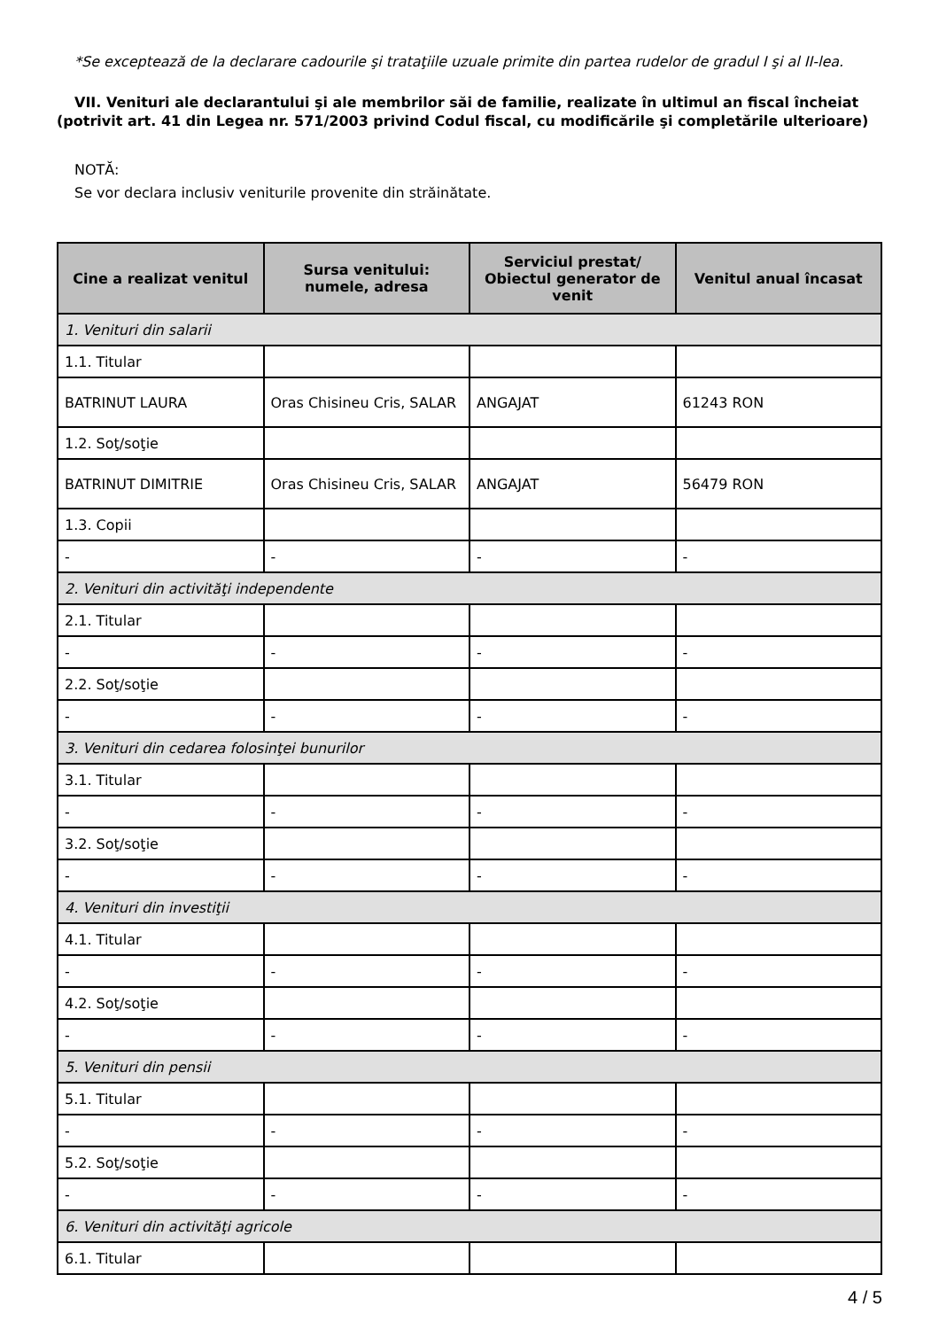*Se exceptează de la declarare cadourile şi trataţiile uzuale primite din partea rudelor de gradul I şi al II-lea.
VII. Venituri ale declarantului şi ale membrilor săi de familie, realizate în ultimul an fiscal încheiat (potrivit art. 41 din Legea nr. 571/2003 privind Codul fiscal, cu modificările şi completările ulterioare)
NOTĂ:
Se vor declara inclusiv veniturile provenite din străinătate.
| Cine a realizat venitul | Sursa venitului: numele, adresa | Serviciul prestat/ Obiectul generator de venit | Venitul anual încasat |
| --- | --- | --- | --- |
| 1. Venituri din salarii | | | |
| 1.1. Titular | | | |
| BATRINUT LAURA | Oras Chisineu Cris, SALAR | ANGAJAT | 61243 RON |
| 1.2. Soţ/soţie | | | |
| BATRINUT DIMITRIE | Oras Chisineu Cris, SALAR | ANGAJAT | 56479 RON |
| 1.3. Copii | | | |
| - | - | - | - |
| 2. Venituri din activităţi independente | | | |
| 2.1. Titular | | | |
| - | - | - | - |
| 2.2. Soţ/soţie | | | |
| - | - | - | - |
| 3. Venituri din cedarea folosinţei bunurilor | | | |
| 3.1. Titular | | | |
| - | - | - | - |
| 3.2. Soţ/soţie | | | |
| - | - | - | - |
| 4. Venituri din investiţii | | | |
| 4.1. Titular | | | |
| - | - | - | - |
| 4.2. Soţ/soţie | | | |
| - | - | - | - |
| 5. Venituri din pensii | | | |
| 5.1. Titular | | | |
| - | - | - | - |
| 5.2. Soţ/soţie | | | |
| - | - | - | - |
| 6. Venituri din activităţi agricole | | | |
| 6.1. Titular | | | |
4 / 5